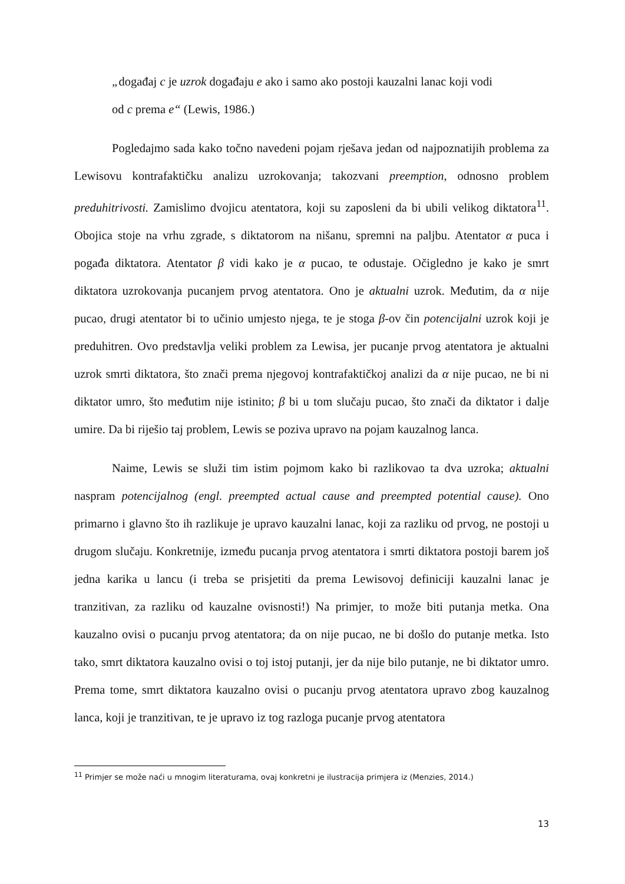„događaj c je uzrok događaju e ako i samo ako postoji kauzalni lanac koji vodi
od c prema e“ (Lewis, 1986.)
Pogledajmo sada kako točno navedeni pojam rješava jedan od najpoznatijih problema za Lewisovu kontrafaktičku analizu uzrokovanja; takozvani preemption, odnosno problem preduhitrivosti. Zamislimo dvojicu atentatora, koji su zaposleni da bi ubili velikog diktatora<sup>11</sup>. Obojica stoje na vrhu zgrade, s diktatorom na nišanu, spremni na paljbu. Atentator α puca i pogađa diktatora. Atentator β vidi kako je α pucao, te odustaje. Očigledno je kako je smrt diktatora uzrokovanja pucanjem prvog atentatora. Ono je aktualni uzrok. Međutim, da α nije pucao, drugi atentator bi to učinio umjesto njega, te je stoga β-ov čin potencijalni uzrok koji je preduhitren. Ovo predstavlja veliki problem za Lewisa, jer pucanje prvog atentatora je aktualni uzrok smrti diktatora, što znači prema njegovoj kontrafaktičkoj analizi da α nije pucao, ne bi ni diktator umro, što međutim nije istinito; β bi u tom slučaju pucao, što znači da diktator i dalje umire. Da bi riješio taj problem, Lewis se poziva upravo na pojam kauzalnog lanca.
Naime, Lewis se služi tim istim pojmom kako bi razlikovao ta dva uzroka; aktualni naspram potencijalnog (engl. preempted actual cause and preempted potential cause). Ono primarno i glavno što ih razlikuje je upravo kauzalni lanac, koji za razliku od prvog, ne postoji u drugom slučaju. Konkretnije, između pucanja prvog atentatora i smrti diktatora postoji barem još jedna karika u lancu (i treba se prisjetiti da prema Lewisovoj definiciji kauzalni lanac je tranzitivan, za razliku od kauzalne ovisnosti!) Na primjer, to može biti putanja metka. Ona kauzalno ovisi o pucanju prvog atentatora; da on nije pucao, ne bi došlo do putanje metka. Isto tako, smrt diktatora kauzalno ovisi o toj istoj putanji, jer da nije bilo putanje, ne bi diktator umro. Prema tome, smrt diktatora kauzalno ovisi o pucanju prvog atentatora upravo zbog kauzalnog lanca, koji je tranzitivan, te je upravo iz tog razloga pucanje prvog atentatora
<sup>11</sup> Primjer se može naći u mnogim literaturama, ovaj konkretni je ilustracija primjera iz (Menzies, 2014.)
13